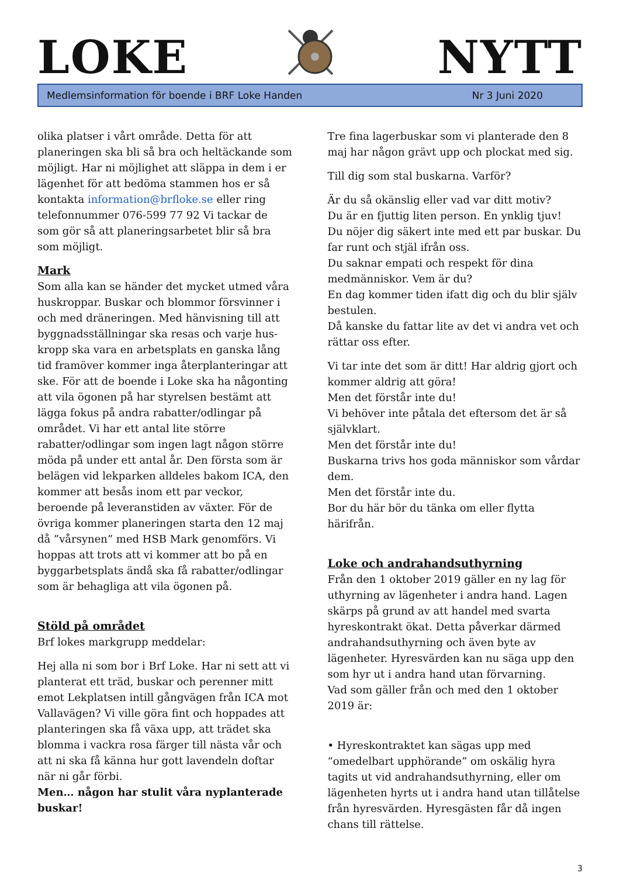LOKE NYTT
Medlemsinformation för boende i BRF Loke Handen Nr 3 Juni 2020
olika platser i vårt område. Detta för att planeringen ska bli så bra och heltäckande som möjligt. Har ni möjlighet att släppa in dem i er lägenhet för att bedöma stammen hos er så kontakta information@brfloke.se eller ring telefonnummer 076-599 77 92 Vi tackar de som gör så att planeringsarbetet blir så bra som möjligt.
Mark
Som alla kan se händer det mycket utmed våra huskroppar. Buskar och blommor försvinner i och med dräneringen. Med hänvisning till att byggnadsställningar ska resas och varje hus-kropp ska vara en arbetsplats en ganska lång tid framöver kommer inga återplanteringar att ske. För att de boende i Loke ska ha någonting att vila ögonen på har styrelsen bestämt att lägga fokus på andra rabatter/odlingar på området. Vi har ett antal lite större rabatter/odlingar som ingen lagt någon större möda på under ett antal år. Den första som är belägen vid lekparken alldeles bakom ICA, den kommer att besås inom ett par veckor, beroende på leveranstiden av växter. För de övriga kommer planeringen starta den 12 maj då ”vårsynen” med HSB Mark genomförs. Vi hoppas att trots att vi kommer att bo på en byggarbetsplats ändå ska få rabatter/odlingar som är behagliga att vila ögonen på.
Stöld på området
Brf lokes markgrupp meddelar:
Hej alla ni som bor i Brf Loke. Har ni sett att vi planterat ett träd, buskar och perenner mitt emot Lekplatsen intill gångvägen från ICA mot Vallavägen? Vi ville göra fint och hoppades att planteringen ska få växa upp, att trädet ska blomma i vackra rosa färger till nästa vår och att ni ska få känna hur gott lavendeln doftar när ni går förbi.
Men… någon har stulit våra nyplanterade buskar!
Tre fina lagerbuskar som vi planterade den 8 maj har någon grävt upp och plockat med sig.
Till dig som stal buskarna. Varför?
Är du så okänslig eller vad var ditt motiv?
Du är en fjuttig liten person. En ynklig tjuv!
Du nöjer dig säkert inte med ett par buskar. Du far runt och stjäl ifrån oss.
Du saknar empati och respekt för dina medmänniskor. Vem är du?
En dag kommer tiden ifatt dig och du blir själv bestulen.
Då kanske du fattar lite av det vi andra vet och rättar oss efter.
Vi tar inte det som är ditt! Har aldrig gjort och kommer aldrig att göra!
Men det förstår inte du!
Vi behöver inte påtala det eftersom det är så självklart.
Men det förstår inte du!
Buskarna trivs hos goda människor som vårdar dem.
Men det förstår inte du.
Bor du här bör du tänka om eller flytta härifrån.
Loke och andrahandsuthyrning
Från den 1 oktober 2019 gäller en ny lag för uthyrning av lägenheter i andra hand. Lagen skärps på grund av att handel med svarta hyreskontrakt ökat. Detta påverkar därmed andrahandsuthyrning och även byte av lägenheter. Hyresvärden kan nu säga upp den som hyr ut i andra hand utan förvarning.
Vad som gäller från och med den 1 oktober 2019 är:
• Hyreskontraktet kan sägas upp med “omedelbart upphörande” om oskälig hyra tagits ut vid andrahandsuthyrning, eller om lägenheten hyrts ut i andra hand utan tillåtelse från hyresvärden. Hyresgästen får då ingen chans till rättelse.
3